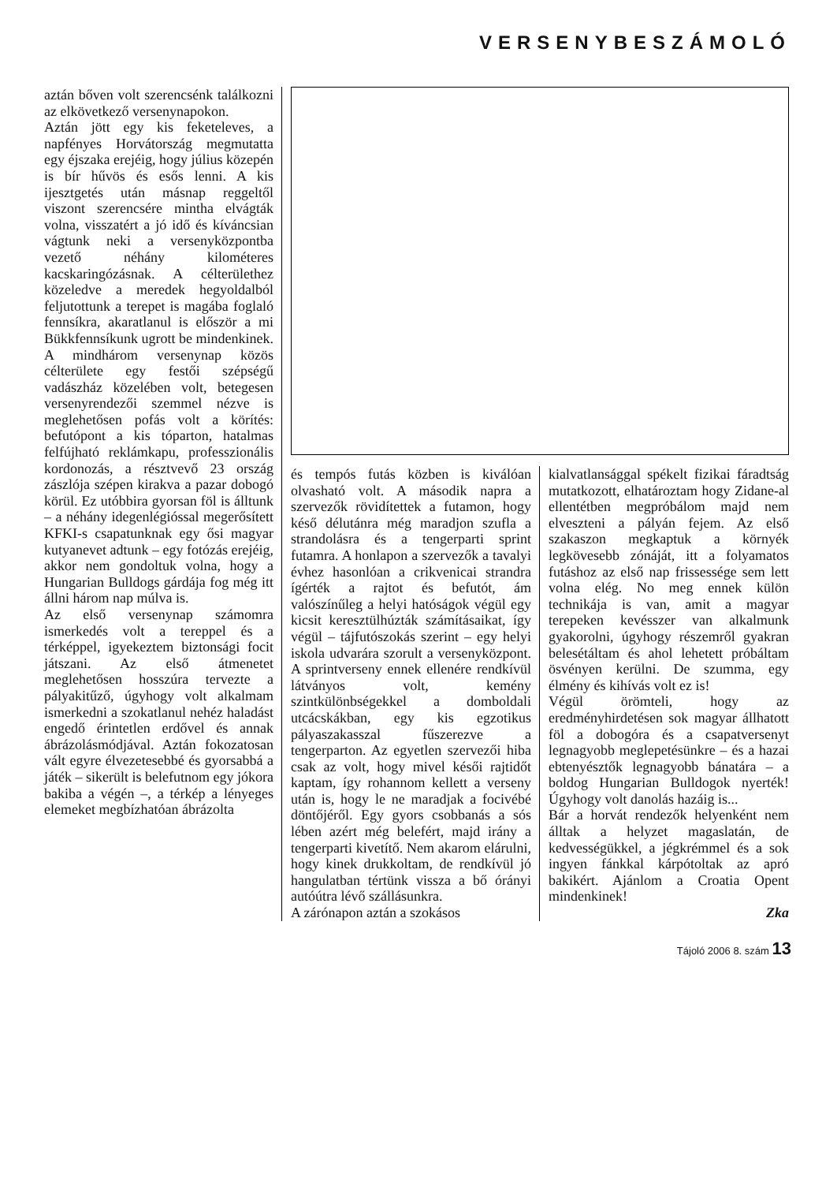VERSENYBESZÁMOLÓ
aztán bőven volt szerencsénk találkozni az elkövetkező versenynapokon.
Aztán jött egy kis feketeleves, a napfényes Horvátország megmutatta egy éjszaka erejéig, hogy július közepén is bír hűvös és esős lenni. A kis ijesztgetés után másnap reggeltől viszont szerencsére mintha elvágták volna, visszatért a jó idő és kíváncsian vágtunk neki a versenyközpontba vezető néhány kilométeres kacskaringózásnak. A célterülethez közeledve a meredek hegyoldalból feljutottunk a terepet is magába foglaló fennsíkra, akaratlanul is először a mi Bükkfennsíkunk ugrott be mindenkinek. A mindhárom versenynap közös célterülete egy festői szépségű vadászház közelében volt, betegesen versenyrendezői szemmel nézve is meglehetősen pofás volt a körítés: befutópont a kis tóparton, hatalmas felfújható reklámkapu, professzionális kordonozás, a résztvevő 23 ország zászlója szépen kirakva a pazar dobogó körül. Ez utóbbira gyorsan föl is álltunk – a néhány idegenlégióssal megerősített KFKI-s csapatunknak egy ősi magyar kutyanevet adtunk – egy fotózás erejéig, akkor nem gondoltuk volna, hogy a Hungarian Bulldogs gárdája fog még itt állni három nap múlva is.
Az első versenynap számomra ismerkedés volt a tereppel és a térképpel, igyekeztem biztonsági focit játszani. Az első átmenetet meglehetősen hosszúra tervezte a pályakitűző, úgyhogy volt alkalmam ismerkedni a szokatlanul nehéz haladást engedő érintetlen erdővel és annak ábrázolásmódjával. Aztán fokozatosan vált egyre élvezetesebbé és gyorsabbá a játék – sikerült is belefutnom egy jókora bakiba a végén –, a térkép a lényeges elemeket megbízhatóan ábrázolta
és tempós futás közben is kiválóan olvasható volt. A második napra a szervezők rövidítettek a futamon, hogy késő délutánra még maradjon szufla a strandolásra és a tengerparti sprint futamra. A honlapon a szervezők a tavalyi évhez hasonlóan a crikvenicai strandra ígérték a rajtot és befutót, ám valószínűleg a helyi hatóságok végül egy kicsit keresztülhúzták számításaikat, így végül – tájfutószokás szerint – egy helyi iskola udvarára szorult a versenyközpont. A sprintverseny ennek ellenére rendkívül látványos volt, kemény szintkülönbségekkel a domboldali utcácskákban, egy kis egzotikus pályaszakasszal fűszerezve a tengerparton. Az egyetlen szervezői hiba csak az volt, hogy mivel késői rajtidőt kaptam, így rohannom kellett a verseny után is, hogy le ne maradjak a focivébé döntőjéről. Egy gyors csobbanás a sós lében azért még belefért, majd irány a tengerparti kivetítő. Nem akarom elárulni, hogy kinek drukkoltam, de rendkívül jó hangulatban tértünk vissza a bő órányi autóútra lévő szállásunkra.
A zárónapon aztán a szokásos
kialvatlansággal spékelt fizikai fáradtság mutatkozott, elhatároztam hogy Zidane-al ellentétben megpróbálom majd nem elveszteni a pályán fejem. Az első szakaszon megkaptuk a környék legkövesebb zónáját, itt a folyamatos futáshoz az első nap frissessége sem lett volna elég. No meg ennek külön technikája is van, amit a magyar terepeken kevésszer van alkalmunk gyakorolni, úgyhogy részemről gyakran belesétáltam és ahol lehetett próbáltam ösvényen kerülni. De szumma, egy élmény és kihívás volt ez is!
Végül örömteli, hogy az eredményhirdetésen sok magyar állhatott föl a dobogóra és a csapatversenyt legnagyobb meglepetésünkre – és a hazai ebtenyésztők legnagyobb bánatára – a boldog Hungarian Bulldogok nyerték! Úgyhogy volt danolás hazáig is...
Bár a horvát rendezők helyenként nem álltak a helyzet magaslatán, de kedvességükkel, a jégkrémmel és a sok ingyen fánkkal kárpótoltak az apró bakikért. Ajánlom a Croatia Opent mindenkinek!
Zka
Tájoló 2006 8. szám 13